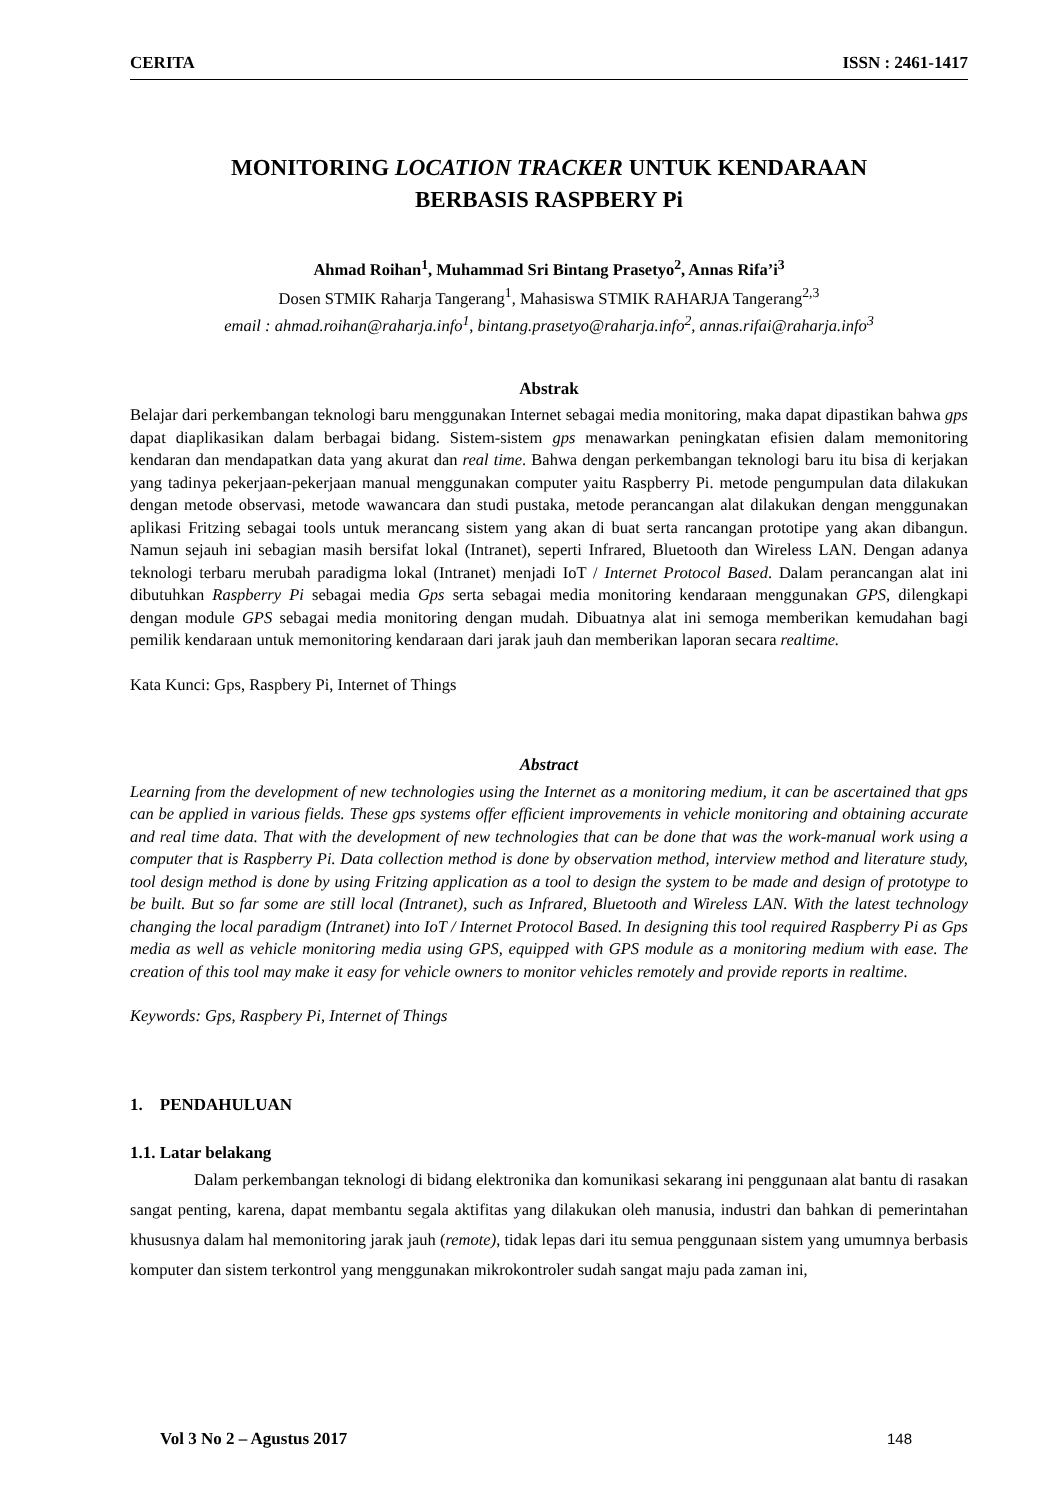CERITA ISSN : 2461-1417
MONITORING LOCATION TRACKER UNTUK KENDARAAN
BERBASIS RASPBERY Pi
Ahmad Roihan<sup>1</sup>, Muhammad Sri Bintang Prasetyo<sup>2</sup>, Annas Rifa’i<sup>3</sup>
Dosen STMIK Raharja Tangerang<sup>1</sup>, Mahasiswa STMIK RAHARJA Tangerang<sup>2,3</sup>
email : ahmad.roihan@raharja.info<sup>1</sup>, bintang.prasetyo@raharja.info<sup>2</sup>, annas.rifai@raharja.info<sup>3</sup>
Abstrak
Belajar dari perkembangan teknologi baru menggunakan Internet sebagai media monitoring, maka dapat dipastikan bahwa gps dapat diaplikasikan dalam berbagai bidang. Sistem-sistem gps menawarkan peningkatan efisien dalam memonitoring kendaran dan mendapatkan data yang akurat dan real time. Bahwa dengan perkembangan teknologi baru itu bisa di kerjakan yang tadinya pekerjaan-pekerjaan manual menggunakan computer yaitu Raspberry Pi. metode pengumpulan data dilakukan dengan metode observasi, metode wawancara dan studi pustaka, metode perancangan alat dilakukan dengan menggunakan aplikasi Fritzing sebagai tools untuk merancang sistem yang akan di buat serta rancangan prototipe yang akan dibangun. Namun sejauh ini sebagian masih bersifat lokal (Intranet), seperti Infrared, Bluetooth dan Wireless LAN. Dengan adanya teknologi terbaru merubah paradigma lokal (Intranet) menjadi IoT / Internet Protocol Based. Dalam perancangan alat ini dibutuhkan Raspberry Pi sebagai media Gps serta sebagai media monitoring kendaraan menggunakan GPS, dilengkapi dengan module GPS sebagai media monitoring dengan mudah. Dibuatnya alat ini semoga memberikan kemudahan bagi pemilik kendaraan untuk memonitoring kendaraan dari jarak jauh dan memberikan laporan secara realtime.
Kata Kunci: Gps, Raspbery Pi, Internet of Things
Abstract
Learning from the development of new technologies using the Internet as a monitoring medium, it can be ascertained that gps can be applied in various fields. These gps systems offer efficient improvements in vehicle monitoring and obtaining accurate and real time data. That with the development of new technologies that can be done that was the work-manual work using a computer that is Raspberry Pi. Data collection method is done by observation method, interview method and literature study, tool design method is done by using Fritzing application as a tool to design the system to be made and design of prototype to be built. But so far some are still local (Intranet), such as Infrared, Bluetooth and Wireless LAN. With the latest technology changing the local paradigm (Intranet) into IoT / Internet Protocol Based. In designing this tool required Raspberry Pi as Gps media as well as vehicle monitoring media using GPS, equipped with GPS module as a monitoring medium with ease. The creation of this tool may make it easy for vehicle owners to monitor vehicles remotely and provide reports in realtime.
Keywords: Gps, Raspbery Pi, Internet of Things
1. PENDAHULUAN
1.1. Latar belakang
Dalam perkembangan teknologi di bidang elektronika dan komunikasi sekarang ini penggunaan alat bantu di rasakan sangat penting, karena, dapat membantu segala aktifitas yang dilakukan oleh manusia, industri dan bahkan di pemerintahan khususnya dalam hal memonitoring jarak jauh (remote), tidak lepas dari itu semua penggunaan sistem yang umumnya berbasis komputer dan sistem terkontrol yang menggunakan mikrokontroler sudah sangat maju pada zaman ini,
Vol 3 No 2 – Agustus 2017 148